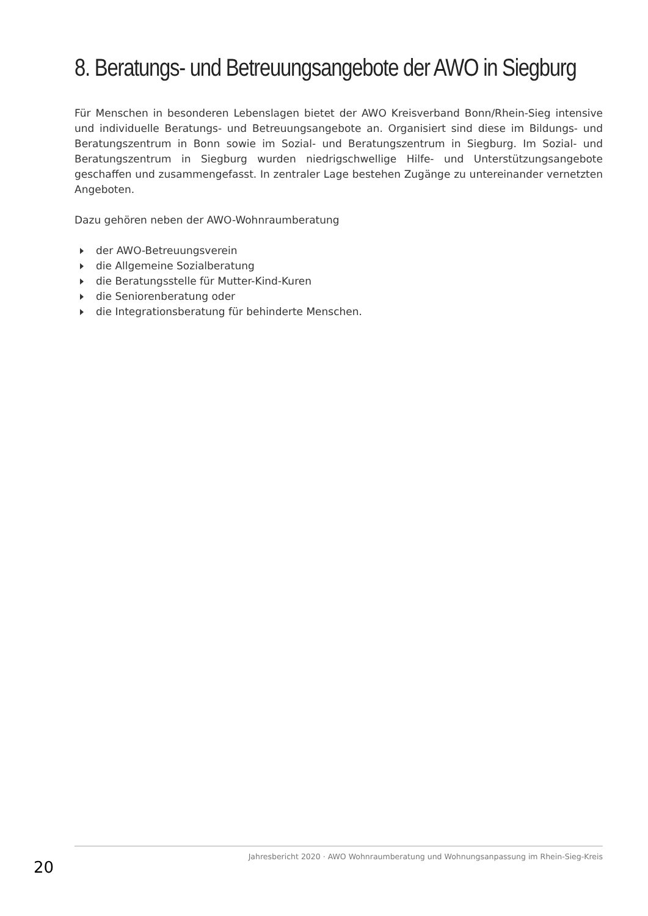8. Beratungs- und Betreuungsangebote der AWO in Siegburg
Für Menschen in besonderen Lebenslagen bietet der AWO Kreisverband Bonn/Rhein-Sieg intensive und individuelle Beratungs- und Betreuungsangebote an. Organisiert sind diese im Bildungs- und Beratungszentrum in Bonn sowie im Sozial- und Beratungszentrum in Siegburg. Im Sozial- und Beratungszentrum in Siegburg wurden niedrigschwellige Hilfe- und Unterstützungsangebote geschaffen und zusammengefasst. In zentraler Lage bestehen Zugänge zu untereinander vernetzten Angeboten.
Dazu gehören neben der AWO-Wohnraumberatung
der AWO-Betreuungsverein
die Allgemeine Sozialberatung
die Beratungsstelle für Mutter-Kind-Kuren
die Seniorenberatung oder
die Integrationsberatung für behinderte Menschen.
20 Jahresbericht 2020 · AWO Wohnraumberatung und Wohnungsanpassung im Rhein-Sieg-Kreis